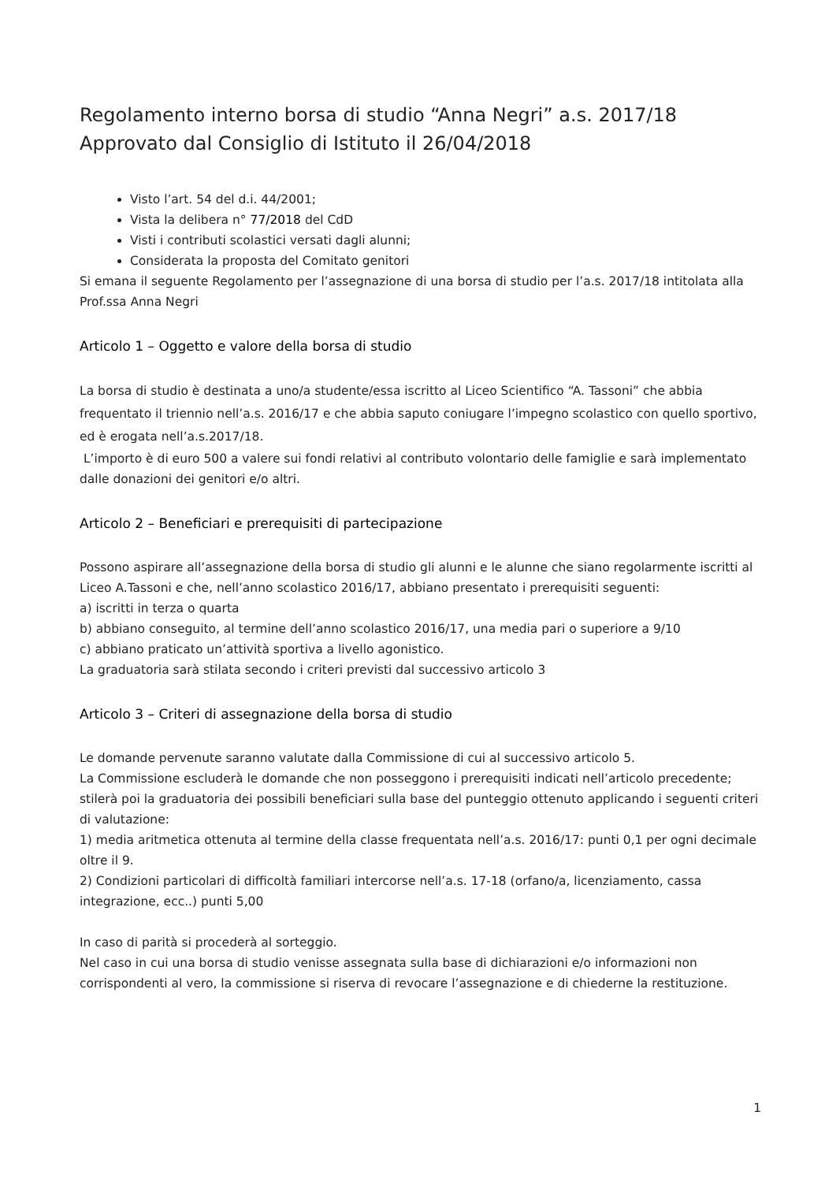Regolamento interno borsa di studio “Anna Negri” a.s. 2017/18
Approvato dal Consiglio di Istituto il 26/04/2018
Visto l’art. 54 del d.i. 44/2001;
Vista la delibera n° 77/2018 del CdD
Visti i contributi scolastici versati dagli alunni;
Considerata la proposta del Comitato genitori
Si emana il seguente Regolamento per l’assegnazione di una borsa di studio per l’a.s. 2017/18 intitolata alla Prof.ssa Anna Negri
Articolo 1 – Oggetto e valore della borsa di studio
La borsa di studio è destinata a uno/a studente/essa iscritto al Liceo Scientifico “A. Tassoni” che abbia frequentato il triennio nell’a.s. 2016/17 e che abbia saputo coniugare l’impegno scolastico con quello sportivo, ed è erogata nell’a.s.2017/18.
L’importo è di euro 500 a valere sui fondi relativi al contributo volontario delle famiglie e sarà implementato dalle donazioni dei genitori e/o altri.
Articolo 2 – Beneficiari e prerequisiti di partecipazione
Possono aspirare all’assegnazione della borsa di studio gli alunni e le alunne che siano regolarmente iscritti al Liceo A.Tassoni e che, nell’anno scolastico 2016/17, abbiano presentato i prerequisiti seguenti:
a) iscritti in terza o quarta
b) abbiano conseguito, al termine dell’anno scolastico 2016/17, una media pari o superiore a 9/10
c) abbiano praticato un’attività sportiva a livello agonistico.
La graduatoria sarà stilata secondo i criteri previsti dal successivo articolo 3
Articolo 3 – Criteri di assegnazione della borsa di studio
Le domande pervenute saranno valutate dalla Commissione di cui al successivo articolo 5.
La Commissione escluderà le domande che non posseggono i prerequisiti indicati nell’articolo precedente; stilerà poi la graduatoria dei possibili beneficiari sulla base del punteggio ottenuto applicando i seguenti criteri di valutazione:
1) media aritmetica ottenuta al termine della classe frequentata nell’a.s. 2016/17: punti 0,1 per ogni decimale oltre il 9.
2) Condizioni particolari di difficoltà familiari intercorse nell’a.s. 17-18 (orfano/a, licenziamento, cassa integrazione, ecc..) punti 5,00
In caso di parità si procederà al sorteggio.
Nel caso in cui una borsa di studio venisse assegnata sulla base di dichiarazioni e/o informazioni non corrispondenti al vero, la commissione si riserva di revocare l’assegnazione e di chiederne la restituzione.
1